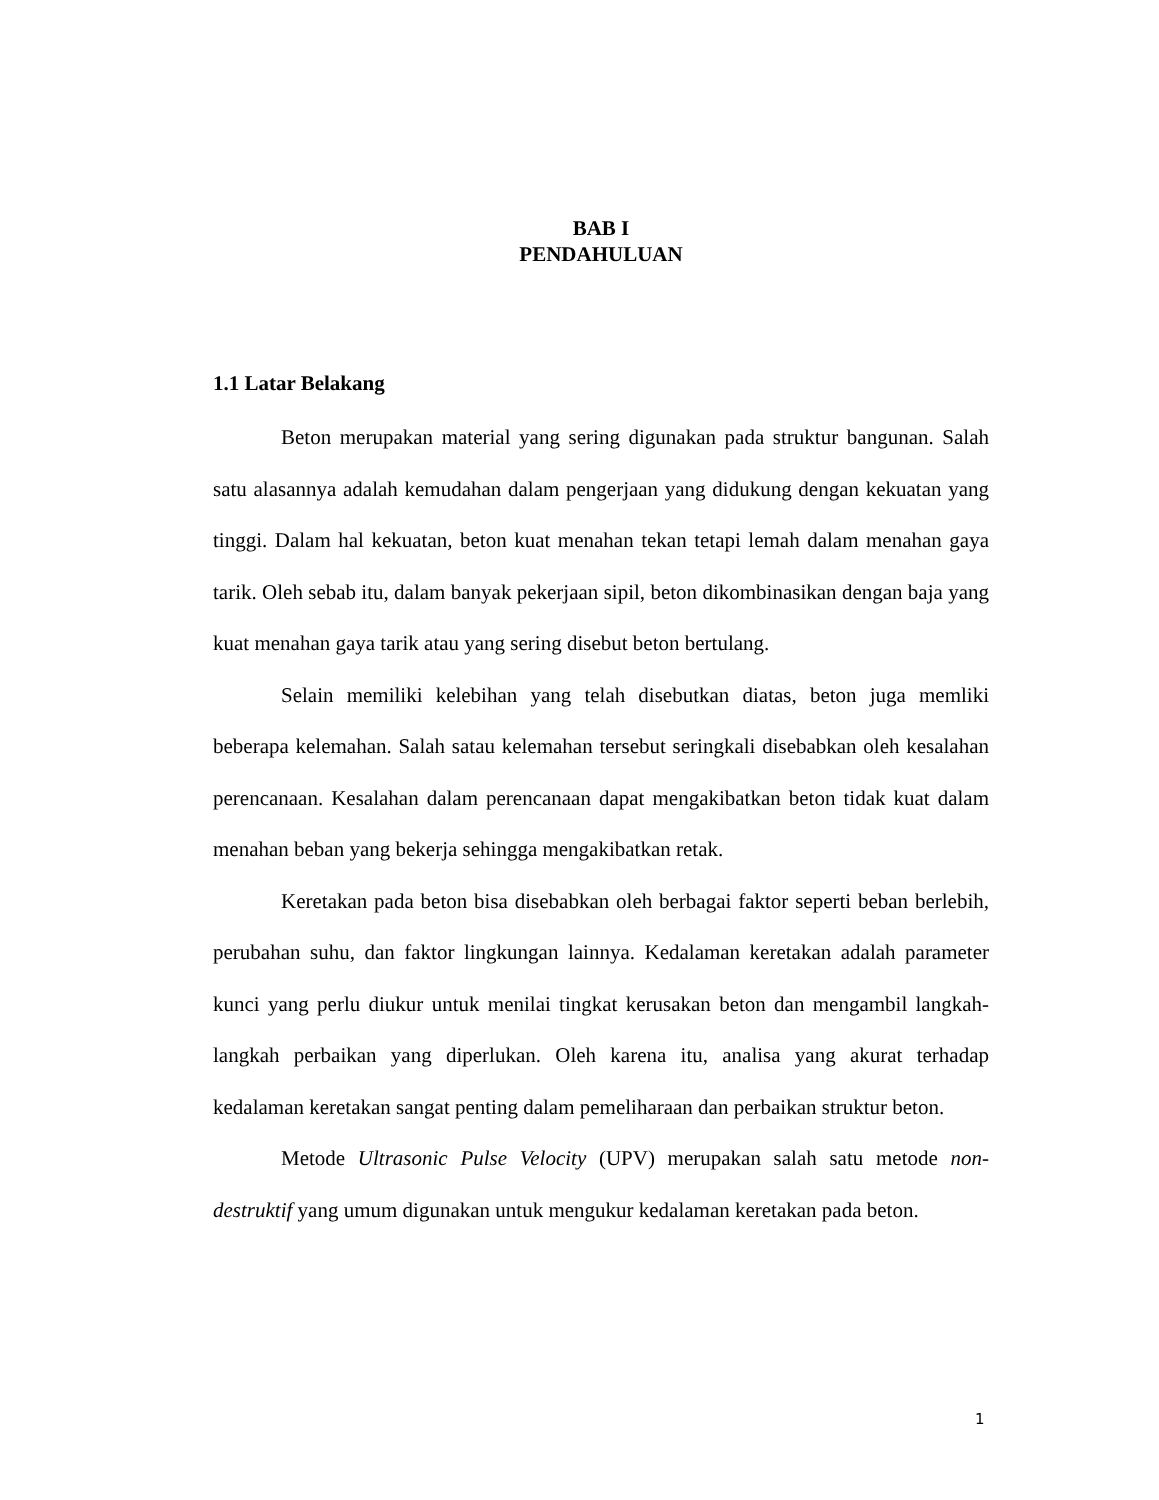BAB I
PENDAHULUAN
1.1 Latar Belakang
Beton merupakan material yang sering digunakan pada struktur bangunan. Salah satu alasannya adalah kemudahan dalam pengerjaan yang didukung dengan kekuatan yang tinggi. Dalam hal kekuatan, beton kuat menahan tekan tetapi lemah dalam menahan gaya tarik. Oleh sebab itu, dalam banyak pekerjaan sipil, beton dikombinasikan dengan baja yang kuat menahan gaya tarik atau yang sering disebut beton bertulang.
Selain memiliki kelebihan yang telah disebutkan diatas, beton juga memliki beberapa kelemahan. Salah satau kelemahan tersebut seringkali disebabkan oleh kesalahan perencanaan. Kesalahan dalam perencanaan dapat mengakibatkan beton tidak kuat dalam menahan beban yang bekerja sehingga mengakibatkan retak.
Keretakan pada beton bisa disebabkan oleh berbagai faktor seperti beban berlebih, perubahan suhu, dan faktor lingkungan lainnya. Kedalaman keretakan adalah parameter kunci yang perlu diukur untuk menilai tingkat kerusakan beton dan mengambil langkah-langkah perbaikan yang diperlukan. Oleh karena itu, analisa yang akurat terhadap kedalaman keretakan sangat penting dalam pemeliharaan dan perbaikan struktur beton.
Metode Ultrasonic Pulse Velocity (UPV) merupakan salah satu metode non-destruktif yang umum digunakan untuk mengukur kedalaman keretakan pada beton.
1